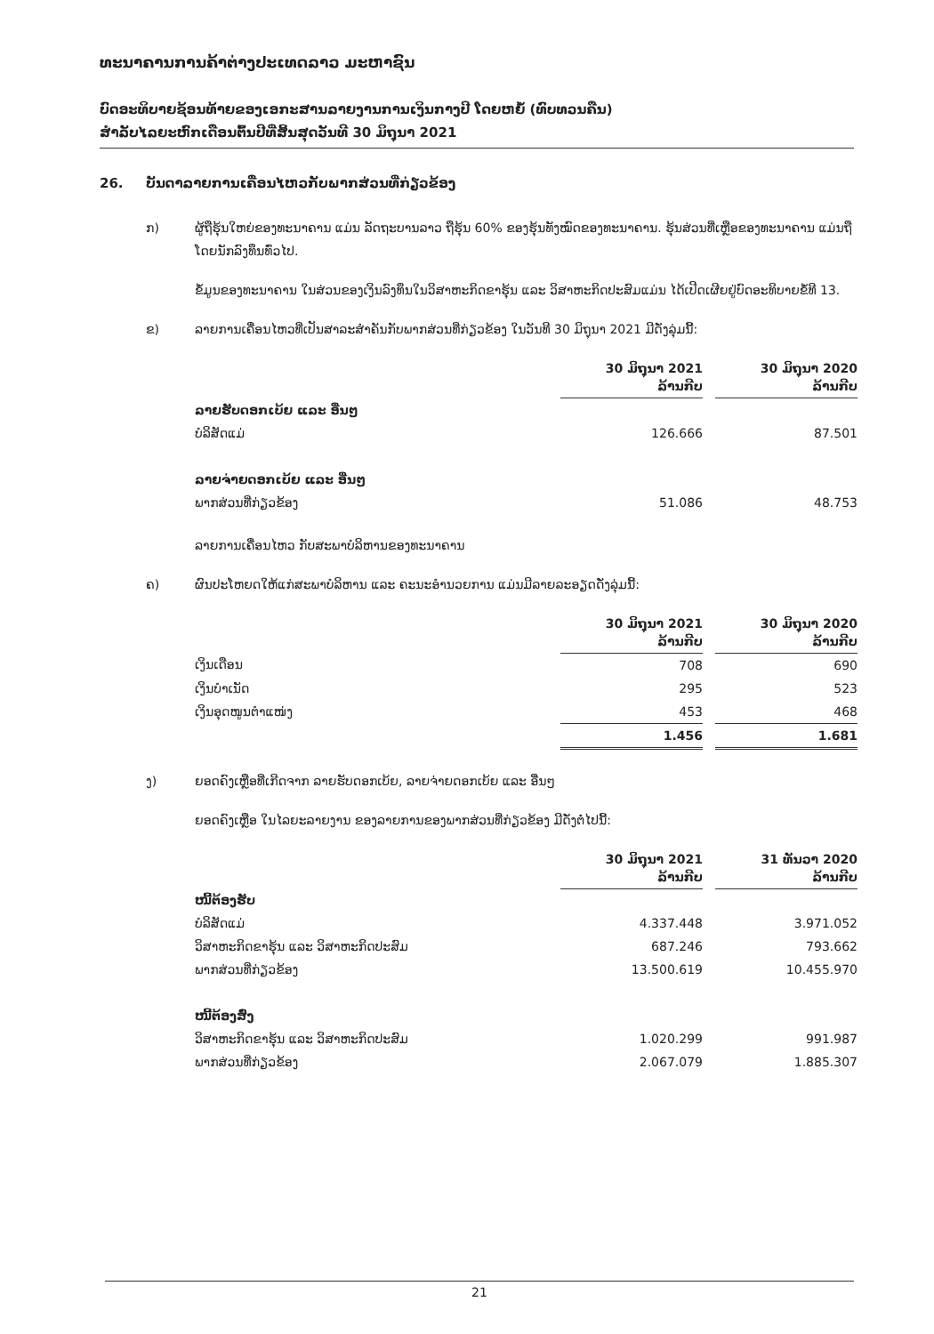ທະນາຄານການຄ້າຕ່າງປະເທດລາວ ມະຫາຊົນ
ບົດອະທິບາຍຊ້ອນທ້າຍຂອງເອກະສານລາຍງານການເງິນກາງປີ ໂດຍຫຍໍ້ (ທົບທວນຄືນ)
ສໍາລັບໄລຍະຫົກເດືອນຕົ້ນປີທີ່ສິ້ນສຸດວັນທີ 30 ມິຖຸນາ 2021
26. ບັນດາລາຍການເຄື່ອນໄຫວກັບພາກສ່ວນທີ່ກ່ຽວຂ້ອງ
ກ) ຜູ້ຖືຮຸ້ນໃຫຍ່ຂອງທະນາຄານ ແມ່ນ ລັດຖະບານລາວ ຖືຮຸ້ນ 60% ຂອງຮຸ້ນທັງໝົດຂອງທະນາຄານ. ຮຸ້ນສ່ວນທີ່ເຫຼືອຂອງທະນາຄານ ແມ່ນຖືໂດຍນັກລົງທຶນທົ່ວໄປ.
ຂໍ້ມູນຂອງທະນາຄານ ໃນສ່ວນຂອງເງິນລົງທຶນໃນວິສາຫະກິດຂາຮຸ້ນ ແລະ ວິສາຫະກິດປະສົມແມ່ນ ໄດ້ເປີດເຜີຍຢູ່ບົດອະທິບາຍຂໍ້ທີ 13.
ຂ) ລາຍການເຄື່ອນໄຫວທີ່ເປັນສາລະສໍາຄັນກັບພາກສ່ວນທີ່ກ່ຽວຂ້ອງ ໃນວັນທີ 30 ມິຖຸນາ 2021 ມີດັ່ງລຸ່ມນີ້:
| | 30 ມິຖຸນາ 2021 ລ້ານກີບ | | 30 ມິຖຸນາ 2020 ລ້ານກີບ |
| ລາຍຮັບດອກເບ້ຍ ແລະ ອື່ນໆ | | | |
| ບໍລິສັດແມ່ | 126.666 | | 87.501 |
| ລາຍຈ່າຍດອກເບ້ຍ ແລະ ອື່ນໆ | | | |
| ພາກສ່ວນທີ່ກ່ຽວຂ້ອງ | 51.086 | | 48.753 |
ລາຍການເຄື່ອນໄຫວ ກັບສະພາບໍລິຫານຂອງທະນາຄານ
ຄ) ຜົນປະໂຫຍດໃຫ້ແກ່ສະພາບໍລິຫານ ແລະ ຄະນະອໍານວຍການ ແມ່ນມີລາຍລະອຽດດັ່ງລຸ່ມນີ້:
| | 30 ມິຖຸນາ 2021 ລ້ານກີບ | | 30 ມິຖຸນາ 2020 ລ້ານກີບ |
| ເງິນເດືອນ | 708 | | 690 |
| ເງິນບໍາເນັດ | 295 | | 523 |
| ເງິນອຸດໜູນຕໍາແໜ່ງ | 453 | | 468 |
| | 1.456 | | 1.681 |
ງ) ຍອດຄົງເຫຼືອທີ່ເກີດຈາກ ລາຍຮັບດອກເບ້ຍ, ລາຍຈ່າຍດອກເບ້ຍ ແລະ ອື່ນໆ
ຍອດຄົງເຫຼືອ ໃນໄລຍະລາຍງານ ຂອງລາຍການຂອງພາກສ່ວນທີ່ກ່ຽວຂ້ອງ ມີດັ່ງຕໍ່ໄປນີ້:
| | 30 ມິຖຸນາ 2021 ລ້ານກີບ | | 31 ທັນວາ 2020 ລ້ານກີບ |
| ໜີ້ຕ້ອງຮັບ | | | |
| ບໍລິສັດແມ່ | 4.337.448 | | 3.971.052 |
| ວິສາຫະກິດຂາຮຸ້ນ ແລະ ວິສາຫະກິດປະສົມ | 687.246 | | 793.662 |
| ພາກສ່ວນທີ່ກ່ຽວຂ້ອງ | 13.500.619 | | 10.455.970 |
| ໜີ້ຕ້ອງສົ່ງ | | | |
| ວິສາຫະກິດຂາຮຸ້ນ ແລະ ວິສາຫະກິດປະສົມ | 1.020.299 | | 991.987 |
| ພາກສ່ວນທີ່ກ່ຽວຂ້ອງ | 2.067.079 | | 1.885.307 |
21